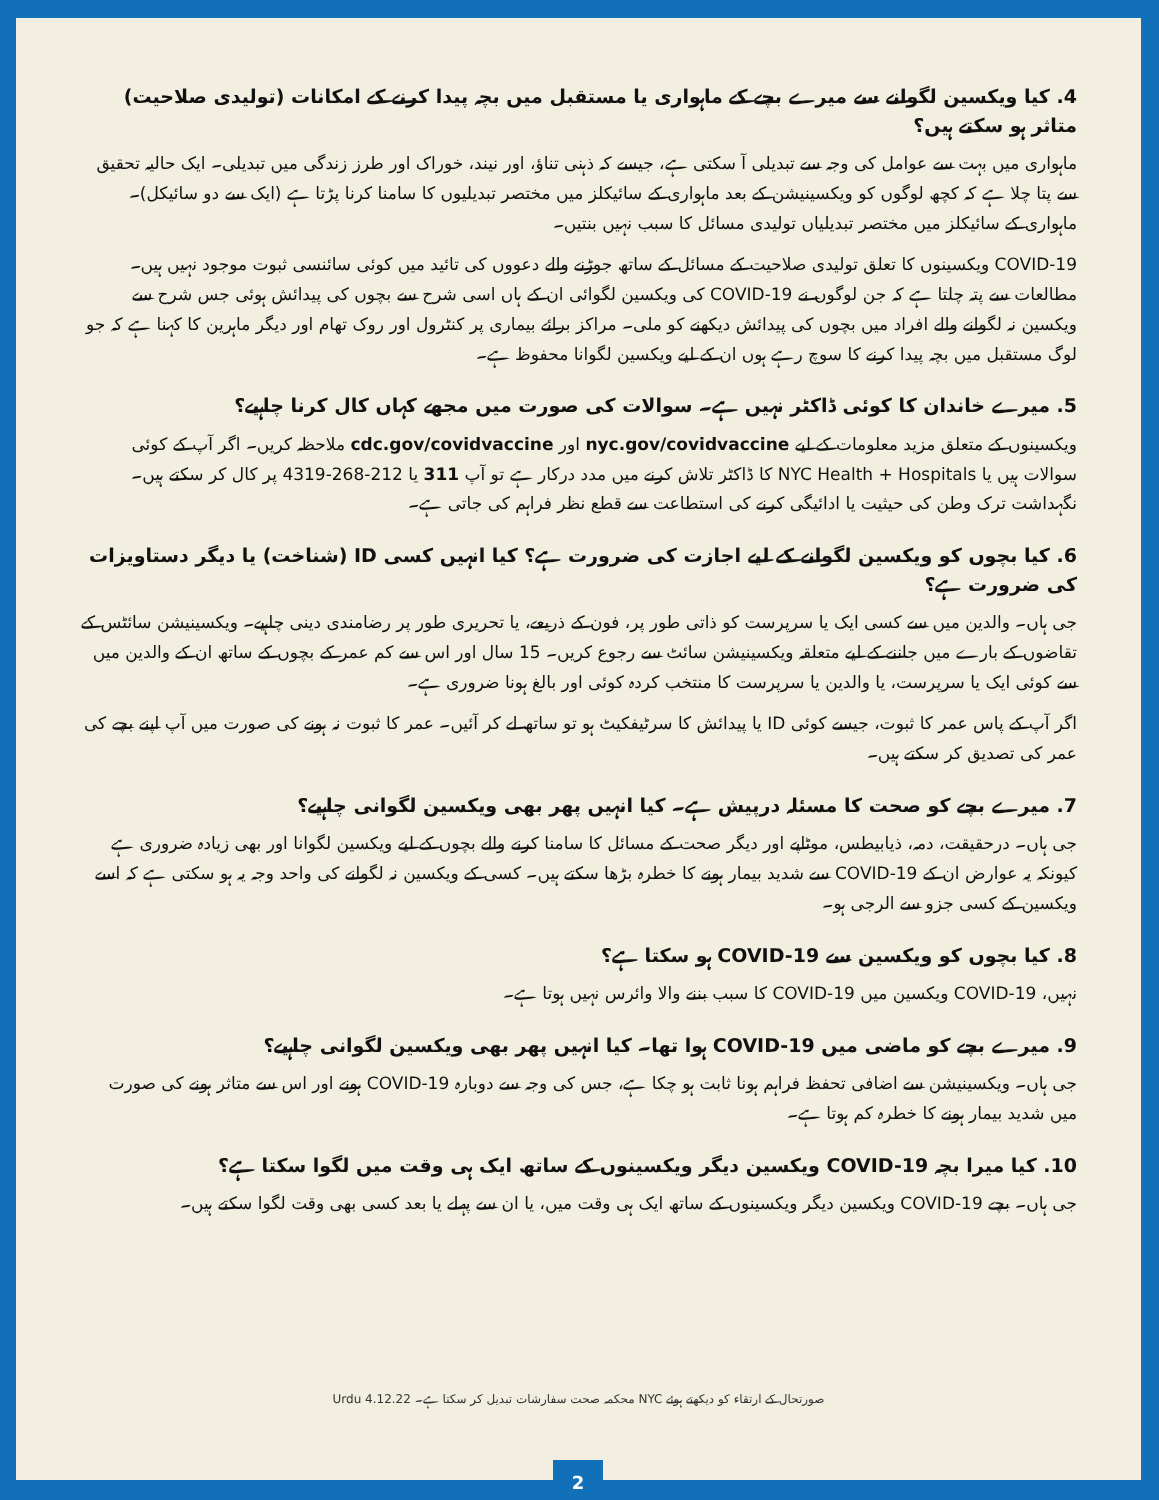4. کیا ویکسین لگوانے سے میرے بچے کے ماہواری یا مستقبل میں بچہ پیدا کرنے کے امکانات (تولیدی صلاحیت) متاثر ہو سکتے ہیں؟
ماہواری میں بہت سے عوامل کی وجہ سے تبدیلی آ سکتی ہے، جیسے کہ ذہنی تناؤ، اور نیند، خوراک اور طرز زندگی میں تبدیلی۔ ایک حالیہ تحقیق سے پتا چلا ہے کہ کچھ لوگوں کو ویکسینیشن کے بعد ماہواری کے سائیکلز میں مختصر تبدیلیوں کا سامنا کرنا پڑتا ہے (ایک سے دو سائیکل)۔ ماہواری کے سائیکلز میں مختصر تبدیلیاں تولیدی مسائل کا سبب نہیں بنتیں۔
COVID-19 ویکسینوں کا تعلق تولیدی صلاحیت کے مسائل کے ساتھ جوڑنے والے دعووں کی تائید میں کوئی سائنسی ثبوت موجود نہیں ہیں۔ مطالعات سے پتہ چلتا ہے کہ جن لوگوں نے COVID-19 کی ویکسین لگوائی ان کے ہاں اسی شرح سے بچوں کی پیدائش ہوئی جس شرح سے ویکسین نہ لگوانے والے افراد میں بچوں کی پیدائش دیکھنے کو ملی۔ مراکز برائے بیماری پر کنٹرول اور روک تھام اور دیگر ماہرین کا کہنا ہے کہ جو لوگ مستقبل میں بچہ پیدا کرنے کا سوچ رہے ہوں ان کے لیے ویکسین لگوانا محفوظ ہے۔
5. میرے خاندان کا کوئی ڈاکٹر نہیں ہے۔ سوالات کی صورت میں مجھے کہاں کال کرنا چاہیے؟
ویکسینوں کے متعلق مزید معلومات کے لیے nyc.gov/covidvaccine اور cdc.gov/covidvaccine ملاحظہ کریں۔ اگر آپ کے کوئی سوالات ہیں یا NYC Health + Hospitals کا ڈاکٹر تلاش کرنے میں مدد درکار ہے تو آپ 311 یا 212-268-4319 پر کال کر سکتے ہیں۔ نگہداشت ترک وطن کی حیثیت یا ادائیگی کرنے کی استطاعت سے قطع نظر فراہم کی جاتی ہے۔
6. کیا بچوں کو ویکسین لگوانے کے لیے اجازت کی ضرورت ہے؟ کیا انہیں کسی ID (شناخت) یا دیگر دستاویزات کی ضرورت ہے؟
جی ہاں۔ والدین میں سے کسی ایک یا سرپرست کو ذاتی طور پر، فون کے ذریعے، یا تحریری طور پر رضامندی دینی چاہیے۔ ویکسینیشن سائٹس کے تقاضوں کے بارے میں جاننے کے لیے متعلقہ ویکسینیشن سائٹ سے رجوع کریں۔ 15 سال اور اس سے کم عمر کے بچوں کے ساتھ ان کے والدین میں سے کوئی ایک یا سرپرست، یا والدین یا سرپرست کا منتخب کردہ کوئی اور بالغ ہونا ضروری ہے۔
اگر آپ کے پاس عمر کا ثبوت، جیسے کوئی ID یا پیدائش کا سرٹیفکیٹ ہو تو ساتھ لے کر آئیں۔ عمر کا ثبوت نہ ہونے کی صورت میں آپ اپنے بچے کی عمر کی تصدیق کر سکتے ہیں۔
7. میرے بچے کو صحت کا مسئلہ درپیش ہے۔ کیا انہیں پھر بھی ویکسین لگوانی چاہیے؟
جی ہاں۔ درحقیقت، دمہ، ذیابیطس، موٹاپے اور دیگر صحت کے مسائل کا سامنا کرنے والے بچوں کے لیے ویکسین لگوانا اور بھی زیادہ ضروری ہے کیونکہ یہ عوارض ان کے COVID-19 سے شدید بیمار ہونے کا خطرہ بڑھا سکتے ہیں۔ کسی کے ویکسین نہ لگوانے کی واحد وجہ یہ ہو سکتی ہے کہ اسے ویکسین کے کسی جزو سے الرجی ہو۔
8. کیا بچوں کو ویکسین سے COVID-19 ہو سکتا ہے؟
نہیں، COVID-19 ویکسین میں COVID-19 کا سبب بننے والا وائرس نہیں ہوتا ہے۔
9. میرے بچے کو ماضی میں COVID-19 ہوا تھا۔ کیا انہیں پھر بھی ویکسین لگوانی چاہیے؟
جی ہاں۔ ویکسینیشن سے اضافی تحفظ فراہم ہونا ثابت ہو چکا ہے، جس کی وجہ سے دوبارہ COVID-19 ہونے اور اس سے متاثر ہونے کی صورت میں شدید بیمار ہونے کا خطرہ کم ہوتا ہے۔
10. کیا میرا بچہ COVID-19 ویکسین دیگر ویکسینوں کے ساتھ ایک ہی وقت میں لگوا سکتا ہے؟
جی ہاں۔ بچے COVID-19 ویکسین دیگر ویکسینوں کے ساتھ ایک ہی وقت میں، یا ان سے پہلے یا بعد کسی بھی وقت لگوا سکتے ہیں۔
صورتحال کے ارتقاء کو دیکھتے ہوئے NYC محکمہ صحت سفارشات تبدیل کر سکتا ہے۔ 4.12.22 Urdu
2